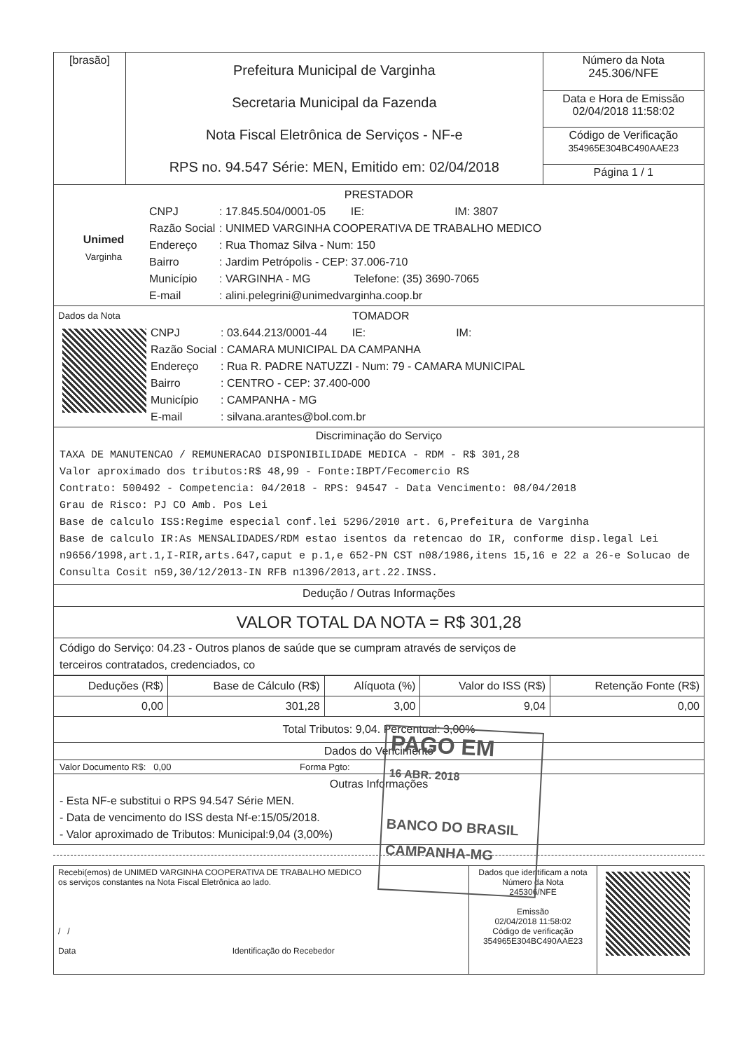| [brasão] | Prefeitura Municipal de Varginha Secretaria Municipal da Fazenda Nota Fiscal Eletrônica de Serviços - NF-e RPS no. 94.547 Série: MEN, Emitido em: 02/04/2018 | Número da Nota 245.306/NFE |
| | | Data e Hora de Emissão 02/04/2018 11:58:02 |
| | | Código de Verificação 354965E304BC490AAE23 |
| | | Página 1 / 1 |
PRESTADOR
Unimed
Varginha
CNPJ: 17.845.504/0001-05 IE: IM: 3807
Razão Social: UNIMED VARGINHA COOPERATIVA DE TRABALHO MEDICO
Endereço: Rua Thomaz Silva - Num: 150
Bairro: Jardim Petrópolis - CEP: 37.006-710
Município: VARGINHA - MG Telefone: (35) 3690-7065
E-mail: alini.pelegrini@unimedvarginha.coop.br
Dados da Nota TOMADOR
CNPJ: 03.644.213/0001-44 IE: IM:
Razão Social: CAMARA MUNICIPAL DA CAMPANHA
Endereço: Rua R. PADRE NATUZZI - Num: 79 - CAMARA MUNICIPAL
Bairro: CENTRO - CEP: 37.400-000
Município: CAMPANHA - MG
E-mail: silvana.arantes@bol.com.br
Discriminação do Serviço
TAXA DE MANUTENCAO / REMUNERACAO DISPONIBILIDADE MEDICA - RDM - R$ 301,28
Valor aproximado dos tributos:R$ 48,99 - Fonte:IBPT/Fecomercio RS
Contrato: 500492 - Competencia: 04/2018 - RPS: 94547 - Data Vencimento: 08/04/2018
Grau de Risco: PJ CO Amb. Pos Lei
Base de calculo ISS:Regime especial conf.lei 5296/2010 art. 6,Prefeitura de Varginha
Base de calculo IR:As MENSALIDADES/RDM estao isentos da retencao do IR, conforme disp.legal Lei n9656/1998,art.1,I-RIR,arts.647,caput e p.1,e 652-PN CST n08/1986,itens 15,16 e 22 a 26-e Solucao de Consulta Cosit n59,30/12/2013-IN RFB n1396/2013,art.22.INSS.
Dedução / Outras Informações
VALOR TOTAL DA NOTA = R$ 301,28
Código do Serviço: 04.23 - Outros planos de saúde que se cumpram através de serviços de
terceiros contratados, credenciados, co
| Deduções (R$) | Base de Cálculo (R$) | Alíquota (%) | Valor do ISS (R$) | Retenção Fonte (R$) |
| --- | --- | --- | --- | --- |
| 0,00 | 301,28 | 3,00 | 9,04 | 0,00 |
Total Tributos: 9,04. Percentual: 3,00%
Dados do Vencimento
Valor Documento R$: 0,00 Forma Pgto:
Outras Informações
- Esta NF-e substitui o RPS 94.547 Série MEN.
- Data de vencimento do ISS desta Nf-e:15/05/2018.
- Valor aproximado de Tributos: Municipal:9,04 (3,00%)
| Recebi(emos) de UNIMED VARGINHA COOPERATIVA DE TRABALHO MEDICO os serviços constantes na Nota Fiscal Eletrônica ao lado. / / Data Identificação do Recebedor | Dados que identificam a nota Número da Nota 245306/NFE Emissão 02/04/2018 11:58:02 Código de verificação 354965E304BC490AAE23 | |
PAGO EM
16 ABR. 2018
BANCO DO BRASIL
CAMPANHA-MG